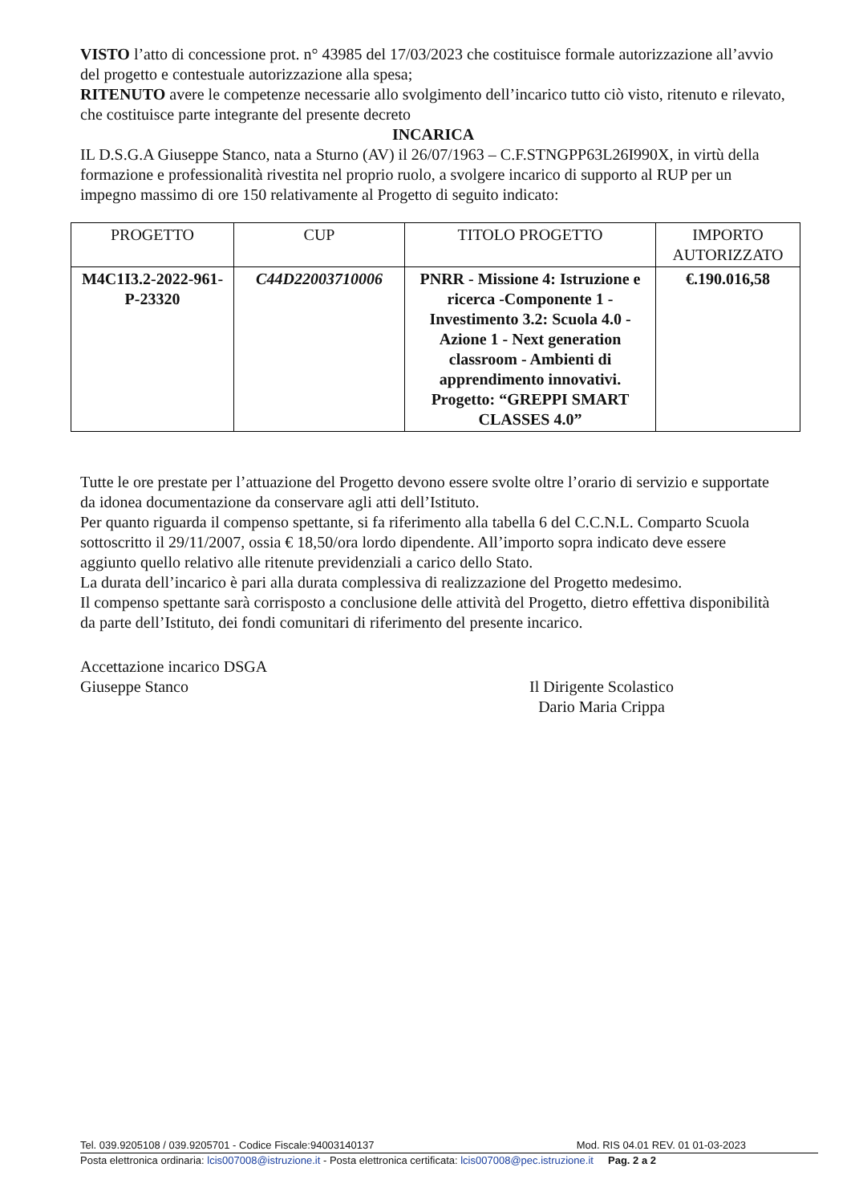VISTO l’atto di concessione prot. n° 43985 del 17/03/2023 che costituisce formale autorizzazione all’avvio del progetto e contestuale autorizzazione alla spesa;
RITENUTO avere le competenze necessarie allo svolgimento dell’incarico tutto ciò visto, ritenuto e rilevato, che costituisce parte integrante del presente decreto
INCARICA
IL D.S.G.A Giuseppe Stanco, nata a Sturno (AV) il 26/07/1963 – C.F.STNGPP63L26I990X, in virtù della formazione e professionalità rivestita nel proprio ruolo, a svolgere incarico di supporto al RUP per un impegno massimo di ore 150 relativamente al Progetto di seguito indicato:
| PROGETTO | CUP | TITOLO PROGETTO | IMPORTO AUTORIZZATO |
| --- | --- | --- | --- |
| M4C1I3.2-2022-961- P-23320 | C44D22003710006 | PNRR - Missione 4: Istruzione e ricerca -Componente 1 - Investimento 3.2: Scuola 4.0 - Azione 1 - Next generation classroom - Ambienti di apprendimento innovativi. Progetto: “GREPPI SMART CLASSES 4.0” | €.190.016,58 |
Tutte le ore prestate per l’attuazione del Progetto devono essere svolte oltre l’orario di servizio e supportate da idonea documentazione da conservare agli atti dell’Istituto.
Per quanto riguarda il compenso spettante, si fa riferimento alla tabella 6 del C.C.N.L. Comparto Scuola sottoscritto il 29/11/2007, ossia € 18,50/ora lordo dipendente. All’importo sopra indicato deve essere aggiunto quello relativo alle ritenute previdenziali a carico dello Stato.
La durata dell’incarico è pari alla durata complessiva di realizzazione del Progetto medesimo.
Il compenso spettante sarà corrisposto a conclusione delle attività del Progetto, dietro effettiva disponibilità da parte dell’Istituto, dei fondi comunitari di riferimento del presente incarico.
Accettazione incarico DSGA
Giuseppe Stanco
Il Dirigente Scolastico
Dario Maria Crippa
Tel. 039.9205108 / 039.9205701 - Codice Fiscale:94003140137 Mod. RIS 04.01 REV. 01 01-03-2023
Posta elettronica ordinaria: lcis007008@istruzione.it - Posta elettronica certificata: lcis007008@pec.istruzione.it Pag. 2 a 2